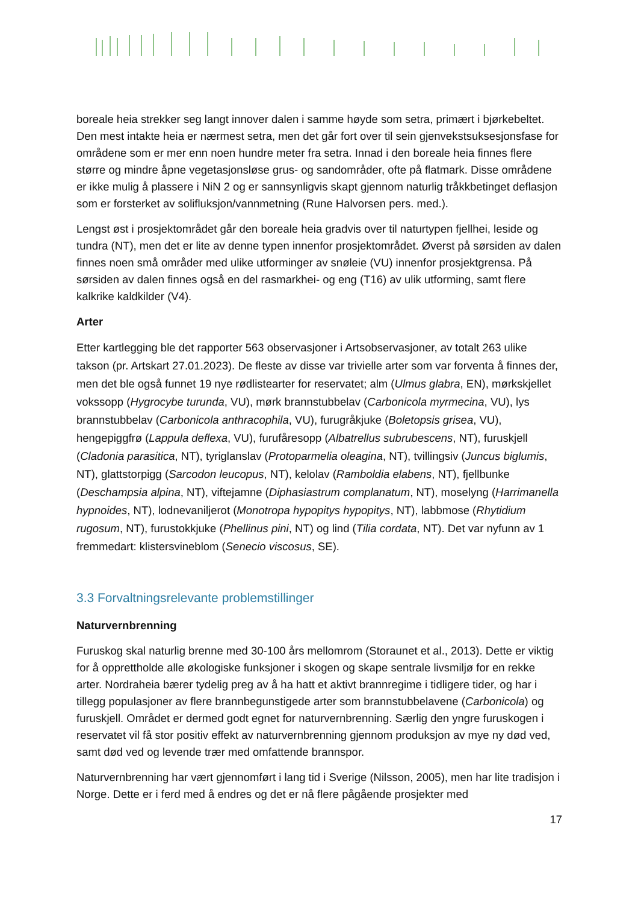boreale heia strekker seg langt innover dalen i samme høyde som setra, primært i bjørkebeltet. Den mest intakte heia er nærmest setra, men det går fort over til sein gjenvekstsuksesjonsfase for områdene som er mer enn noen hundre meter fra setra. Innad i den boreale heia finnes flere større og mindre åpne vegetasjonsløse grus- og sandområder, ofte på flatmark. Disse områdene er ikke mulig å plassere i NiN 2 og er sannsynligvis skapt gjennom naturlig tråkkbetinget deflasjon som er forsterket av solifluksjon/vannmetning (Rune Halvorsen pers. med.).
Lengst øst i prosjektområdet går den boreale heia gradvis over til naturtypen fjellhei, leside og tundra (NT), men det er lite av denne typen innenfor prosjektområdet. Øverst på sørsiden av dalen finnes noen små områder med ulike utforminger av snøleie (VU) innenfor prosjektgrensa. På sørsiden av dalen finnes også en del rasmarkhei- og eng (T16) av ulik utforming, samt flere kalkrike kaldkilder (V4).
Arter
Etter kartlegging ble det rapporter 563 observasjoner i Artsobservasjoner, av totalt 263 ulike takson (pr. Artskart 27.01.2023). De fleste av disse var trivielle arter som var forventa å finnes der, men det ble også funnet 19 nye rødlistearter for reservatet; alm (Ulmus glabra, EN), mørkskjellet vokssopp (Hygrocybe turunda, VU), mørk brannstubbelav (Carbonicola myrmecina, VU), lys brannstubbelav (Carbonicola anthracophila, VU), furugråkjuke (Boletopsis grisea, VU), hengepiggfrø (Lappula deflexa, VU), furufåresopp (Albatrellus subrubescens, NT), furuskjell (Cladonia parasitica, NT), tyriglanslav (Protoparmelia oleagina, NT), tvillingsiv (Juncus biglumis, NT), glattstorpigg (Sarcodon leucopus, NT), kelolav (Ramboldia elabens, NT), fjellbunke (Deschampsia alpina, NT), viftejamne (Diphasiastrum complanatum, NT), moselyng (Harrimanella hypnoides, NT), lodnevaniljerot (Monotropa hypopitys hypopitys, NT), labbmose (Rhytidium rugosum, NT), furustokkjuke (Phellinus pini, NT) og lind (Tilia cordata, NT). Det var nyfunn av 1 fremmedart: klistersvineblom (Senecio viscosus, SE).
3.3 Forvaltningsrelevante problemstillinger
Naturvernbrenning
Furuskog skal naturlig brenne med 30-100 års mellomrom (Storaunet et al., 2013). Dette er viktig for å opprettholde alle økologiske funksjoner i skogen og skape sentrale livsmiljø for en rekke arter. Nordraheia bærer tydelig preg av å ha hatt et aktivt brannregime i tidligere tider, og har i tillegg populasjoner av flere brannbegunstigede arter som brannstubbelavene (Carbonicola) og furuskjell. Området er dermed godt egnet for naturvernbrenning. Særlig den yngre furuskogen i reservatet vil få stor positiv effekt av naturvernbrenning gjennom produksjon av mye ny død ved, samt død ved og levende trær med omfattende brannspor.
Naturvernbrenning har vært gjennomført i lang tid i Sverige (Nilsson, 2005), men har lite tradisjon i Norge. Dette er i ferd med å endres og det er nå flere pågående prosjekter med
17